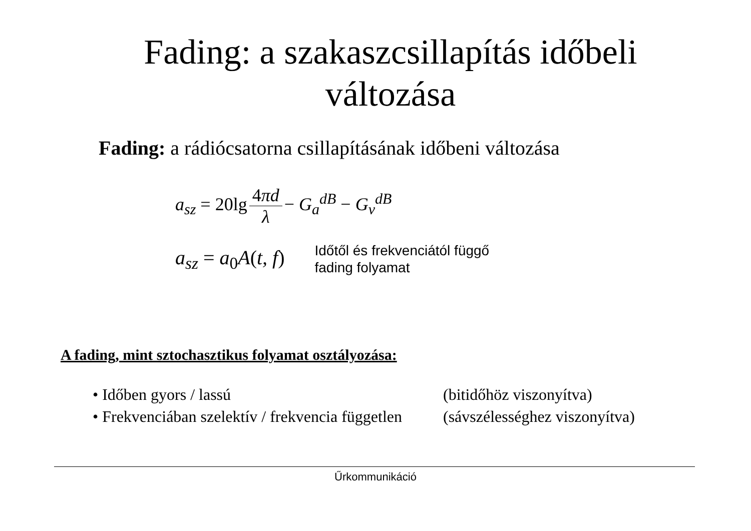Fading: a szakaszcsillapítás időbeli
változása
Fading: a rádiócsatorna csillapításának időbeni változása
a<sub>sz</sub> = 20lg 4πd λ − G<sub>a</sub><sup>dB</sup> − G<sub>v</sub><sup>dB</sup>
a<sub>sz</sub> = a<sub>0</sub>A(t, f) Időtől és frekvenciától függő
fading folyamat
A fading, mint sztochasztikus folyamat osztályozása:
• Időben gyors / lassú (bitidőhöz viszonyítva)
• Frekvenciában szelektív / frekvencia független (sávszélességhez viszonyítva)
Űrkommunikáció